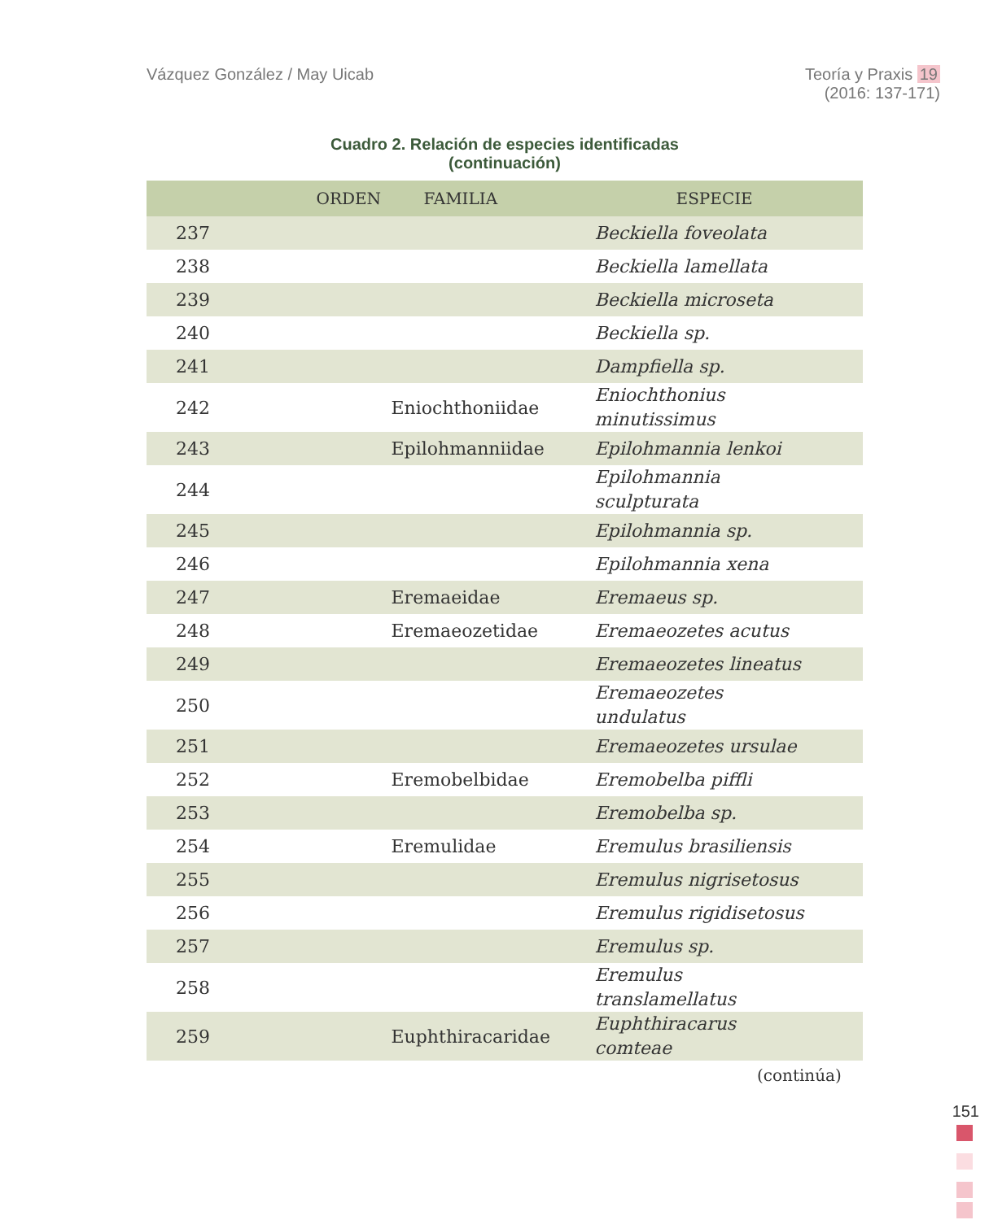Vázquez González / May Uicab Teoría y Praxis 19
(2016: 137-171)
Cuadro 2. Relación de especies identificadas
(continuación)
| | ORDEN | FAMILIA | ESPECIE |
| --- | --- | --- | --- |
| 237 | | | Beckiella foveolata |
| 238 | | | Beckiella lamellata |
| 239 | | | Beckiella microseta |
| 240 | | | Beckiella sp. |
| 241 | | | Dampfiella sp. |
| 242 | | Eniochthoniidae | Eniochthonius minutissimus |
| 243 | | Epilohmanniidae | Epilohmannia lenkoi |
| 244 | | | Epilohmannia sculpturata |
| 245 | | | Epilohmannia sp. |
| 246 | | | Epilohmannia xena |
| 247 | | Eremaeidae | Eremaeus sp. |
| 248 | | Eremaeozetidae | Eremaeozetes acutus |
| 249 | | | Eremaeozetes lineatus |
| 250 | | | Eremaeozetes undulatus |
| 251 | | | Eremaeozetes ursulae |
| 252 | | Eremobelbidae | Eremobelba piffli |
| 253 | | | Eremobelba sp. |
| 254 | | Eremulidae | Eremulus brasiliensis |
| 255 | | | Eremulus nigrisetosus |
| 256 | | | Eremulus rigidisetosus |
| 257 | | | Eremulus sp. |
| 258 | | | Eremulus translamellatus |
| 259 | | Euphthiracaridae | Euphthiracarus comteae |
(continúa)
151